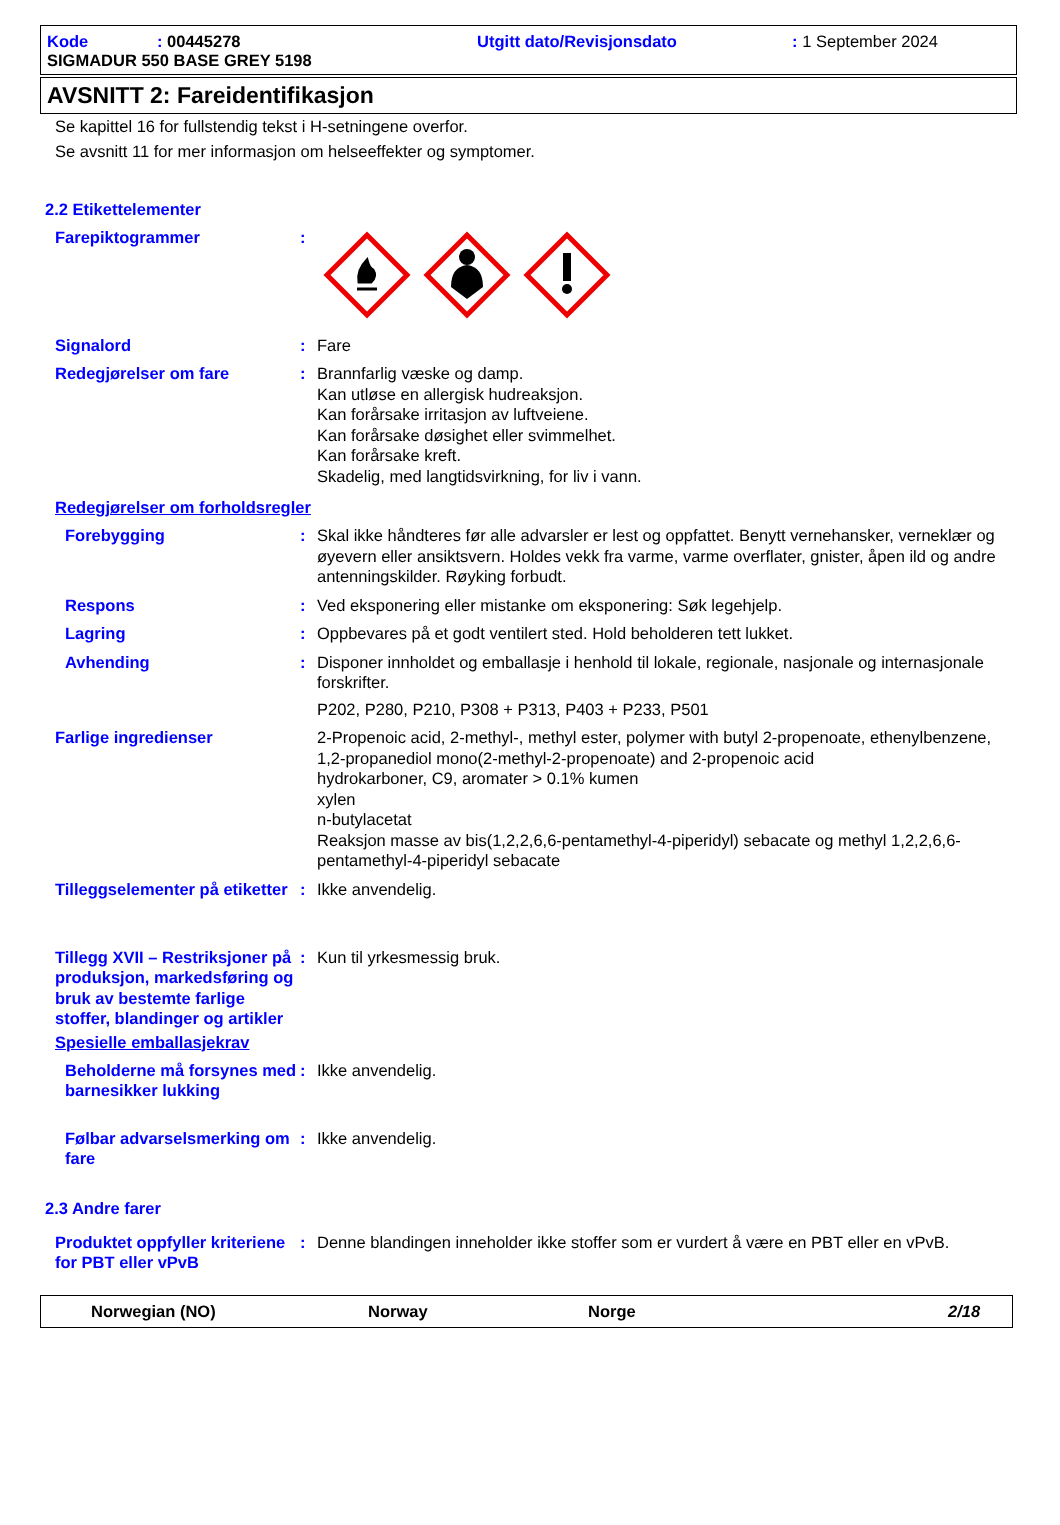Kode: 00445278 Utgitt dato/Revisjonsdato: 1 September 2024
SIGMADUR 550 BASE GREY 5198
AVSNITT 2: Fareidentifikasjon
Se kapittel 16 for fullstendig tekst i H-setningene overfor.
Se avsnitt 11 for mer informasjon om helseeffekter og symptomer.
2.2 Etikettelementer
Farepiktogrammer :
Signalord : Fare
Redegjørelser om fare : Brannfarlig væske og damp.
Kan utløse en allergisk hudreaksjon.
Kan forårsake irritasjon av luftveiene.
Kan forårsake døsighet eller svimmelhet.
Kan forårsake kreft.
Skadelig, med langtidsvirkning, for liv i vann.
Redegjørelser om forholdsregler
Forebygging : Skal ikke håndteres før alle advarsler er lest og oppfattet. Benytt vernehansker, verneklær og øyevern eller ansiktsvern. Holdes vekk fra varme, varme overflater, gnister, åpen ild og andre antenningskilder. Røyking forbudt.
Respons : Ved eksponering eller mistanke om eksponering: Søk legehjelp.
Lagring : Oppbevares på et godt ventilert sted. Hold beholderen tett lukket.
Avhending : Disponer innholdet og emballasje i henhold til lokale, regionale, nasjonale og internasjonale forskrifter.
P202, P280, P210, P308 + P313, P403 + P233, P501
Farlige ingredienser 2-Propenoic acid, 2-methyl-, methyl ester, polymer with butyl 2-propenoate, ethenylbenzene, 1,2-propanediol mono(2-methyl-2-propenoate) and 2-propenoic acid
hydrokarboner, C9, aromater > 0.1% kumen
xylen
n-butylacetat
Reaksjon masse av bis(1,2,2,6,6-pentamethyl-4-piperidyl) sebacate og methyl 1,2,2,6,6-pentamethyl-4-piperidyl sebacate
Tilleggselementer på etiketter
: Ikke anvendelig.
Tillegg XVII – Restriksjoner på produksjon, markedsføring og bruk av bestemte farlige stoffer, blandinger og artikler
: Kun til yrkesmessig bruk.
Spesielle emballasjekrav
Beholderne må forsynes med barnesikker lukking
: Ikke anvendelig.
Følbar advarselsmerking om fare
: Ikke anvendelig.
2.3 Andre farer
Produktet oppfyller kriteriene for PBT eller vPvB
: Denne blandingen inneholder ikke stoffer som er vurdert å være en PBT eller en vPvB.
Norwegian (NO) Norway Norge 2/18